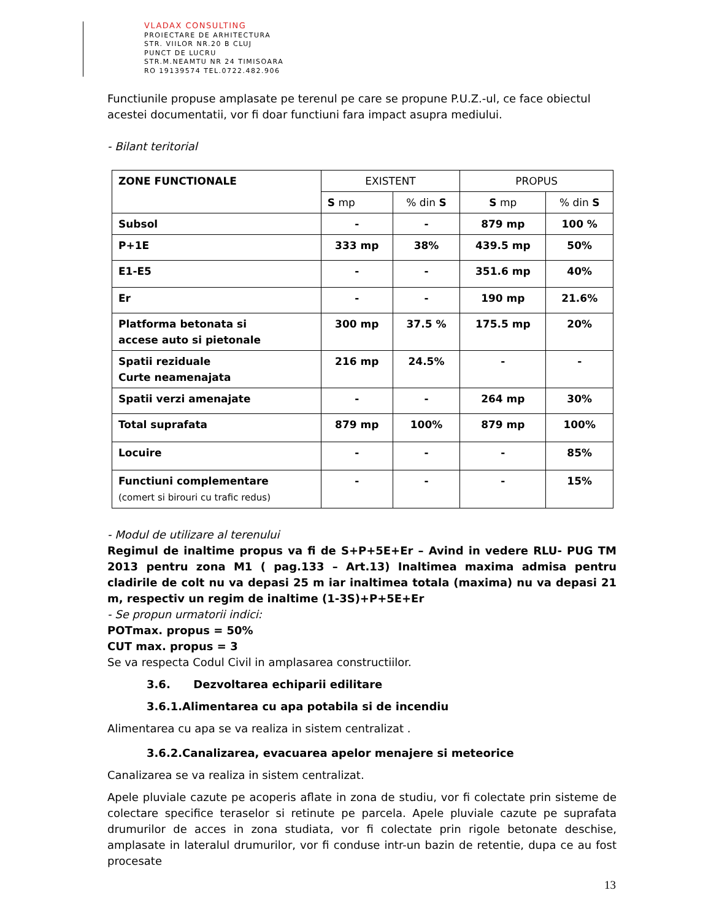VLADAX CONSULTING
PROIECTARE DE ARHITECTURA
STR. VIILOR NR.20 B CLUJ
PUNCT DE LUCRU
STR.M.NEAMTU NR 24 TIMISOARA
RO 19139574 TEL.0722.482.906
Functiunile propuse amplasate pe terenul pe care se propune P.U.Z.-ul, ce face obiectul acestei documentatii, vor fi doar functiuni fara impact asupra mediului.
- Bilant teritorial
| ZONE FUNCTIONALE | EXISTENT | | PROPUS | |
| | S mp | % din S | S mp | % din S |
| Subsol | - | - | 879 mp | 100 % |
| P+1E | 333 mp | 38% | 439.5 mp | 50% |
| E1-E5 | - | - | 351.6 mp | 40% |
| Er | - | - | 190 mp | 21.6% |
| Platforma betonata si accese auto si pietonale | 300 mp | 37.5 % | 175.5 mp | 20% |
| Spatii reziduale Curte neamenajata | 216 mp | 24.5% | - | - |
| Spatii verzi amenajate | - | - | 264 mp | 30% |
| Total suprafata | 879 mp | 100% | 879 mp | 100% |
| Locuire | - | - | - | 85% |
| Functiuni complementare (comert si birouri cu trafic redus) | - | - | - | 15% |
- Modul de utilizare al terenului
Regimul de inaltime propus va fi de S+P+5E+Er – Avind in vedere RLU- PUG TM 2013 pentru zona M1 ( pag.133 – Art.13) Inaltimea maxima admisa pentru cladirile de colt nu va depasi 25 m iar inaltimea totala (maxima) nu va depasi 21 m, respectiv un regim de inaltime (1-3S)+P+5E+Er
- Se propun urmatorii indici:
POTmax. propus = 50%
CUT max. propus = 3
Se va respecta Codul Civil in amplasarea constructiilor.
3.6. Dezvoltarea echiparii edilitare
3.6.1.Alimentarea cu apa potabila si de incendiu
Alimentarea cu apa se va realiza in sistem centralizat .
3.6.2.Canalizarea, evacuarea apelor menajere si meteorice
Canalizarea se va realiza in sistem centralizat.
Apele pluviale cazute pe acoperis aflate in zona de studiu, vor fi colectate prin sisteme de colectare specifice teraselor si retinute pe parcela. Apele pluviale cazute pe suprafata drumurilor de acces in zona studiata, vor fi colectate prin rigole betonate deschise, amplasate in lateralul drumurilor, vor fi conduse intr-un bazin de retentie, dupa ce au fost procesate
13